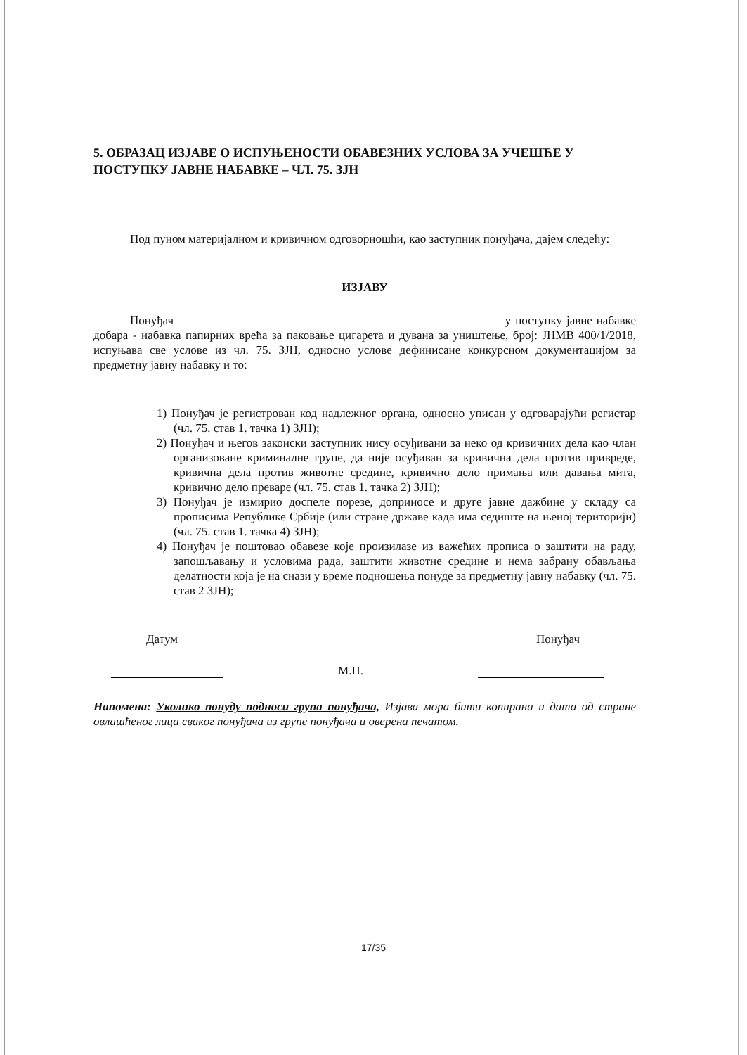5. ОБРАЗАЦ ИЗЈАВЕ О ИСПУЊЕНОСТИ ОБАВЕЗНИХ УСЛОВА ЗА УЧЕШЋЕ У ПОСТУПКУ ЈАВНЕ НАБАВКЕ – ЧЛ. 75. ЗЈН
Под пуном материјалном и кривичном одговорношћи, као заступник понуђача, дајем следећу:
ИЗЈАВУ
Понуђач у поступку јавне набавке добара - набавка папирних врећа за паковање цигарета и дувана за уништење, број: ЈНМВ 400/1/2018, испуњава све услове из чл. 75. ЗЈН, односно услове дефинисане конкурсном документацијом за предметну јавну набавку и то:
1) Понуђач је регистрован код надлежног органа, односно уписан у одговарајући регистар (чл. 75. став 1. тачка 1) ЗЈН);
2) Понуђач и његов законски заступник нису осуђивани за неко од кривичних дела као члан организоване криминалне групе, да није осуђиван за кривична дела против привреде, кривична дела против животне средине, кривично дело примања или давања мита, кривично дело преваре (чл. 75. став 1. тачка 2) ЗЈН);
3) Понуђач је измирио доспеле порезе, доприносе и друге јавне дажбине у складу са прописима Републике Србије (или стране државе када има седиште на њеној територији) (чл. 75. став 1. тачка 4) ЗЈН);
4) Понуђач је поштовао обавезе које произилазе из важећих прописа о заштити на раду, запошљавању и условима рада, заштити животне средине и нема забрану обављања делатности која је на снази у време подношења понуде за предметну јавну набавку (чл. 75. став 2 ЗЈН);
Датум Понуђач
М.П.
Напомена: Уколико понуду подноси група понуђача, Изјава мора бити копирана и дата од стране овлашћеног лица сваког понуђача из групе понуђача и оверена печатом.
17/35